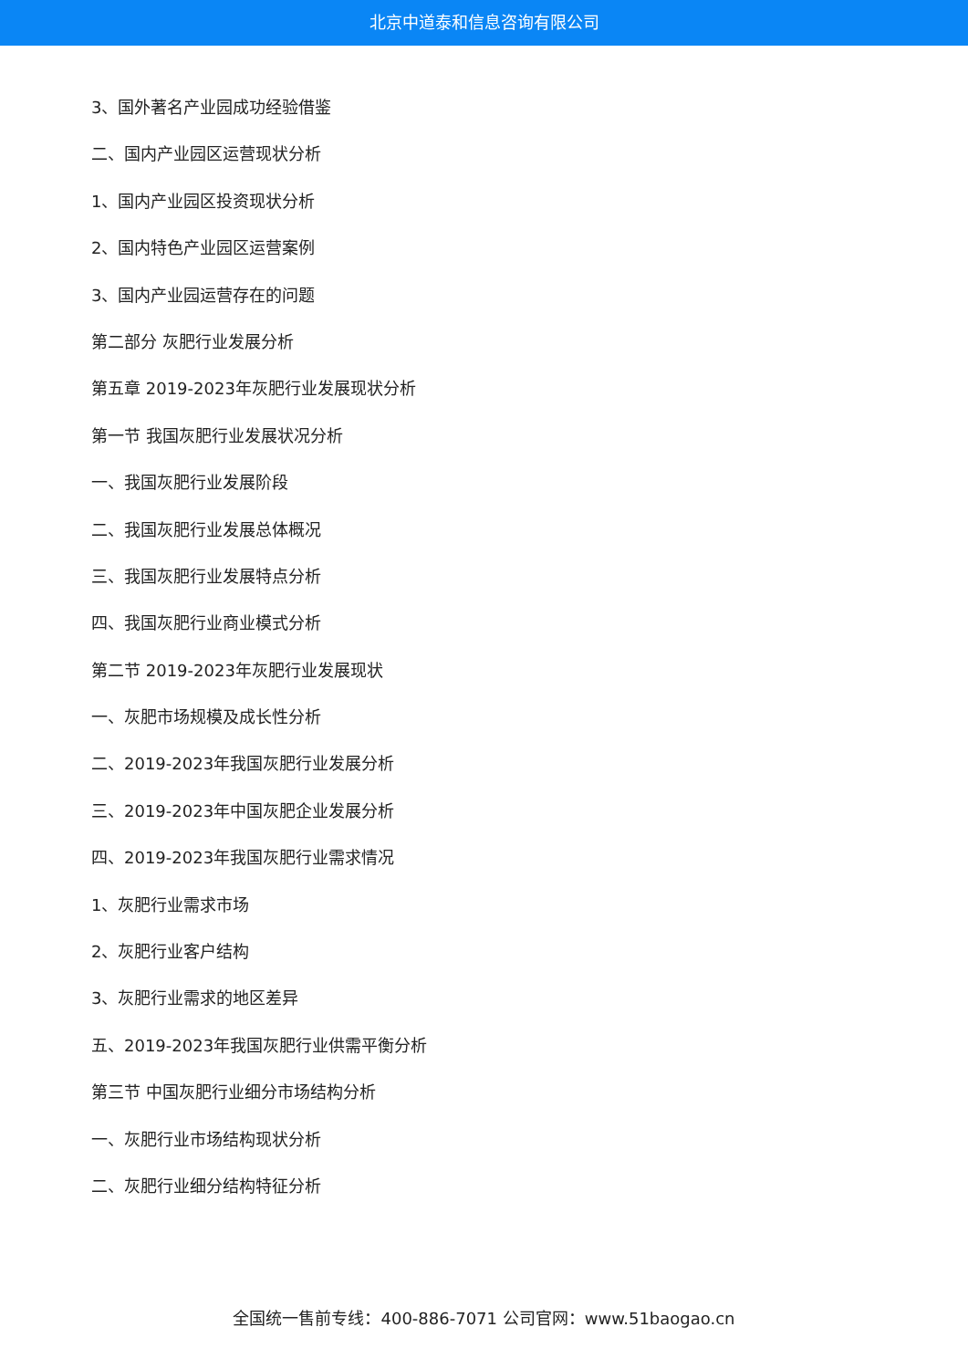北京中道泰和信息咨询有限公司
3、国外著名产业园成功经验借鉴
二、国内产业园区运营现状分析
1、国内产业园区投资现状分析
2、国内特色产业园区运营案例
3、国内产业园运营存在的问题
第二部分 灰肥行业发展分析
第五章 2019-2023年灰肥行业发展现状分析
第一节 我国灰肥行业发展状况分析
一、我国灰肥行业发展阶段
二、我国灰肥行业发展总体概况
三、我国灰肥行业发展特点分析
四、我国灰肥行业商业模式分析
第二节 2019-2023年灰肥行业发展现状
一、灰肥市场规模及成长性分析
二、2019-2023年我国灰肥行业发展分析
三、2019-2023年中国灰肥企业发展分析
四、2019-2023年我国灰肥行业需求情况
1、灰肥行业需求市场
2、灰肥行业客户结构
3、灰肥行业需求的地区差异
五、2019-2023年我国灰肥行业供需平衡分析
第三节 中国灰肥行业细分市场结构分析
一、灰肥行业市场结构现状分析
二、灰肥行业细分结构特征分析
全国统一售前专线：400-886-7071 公司官网：www.51baogao.cn